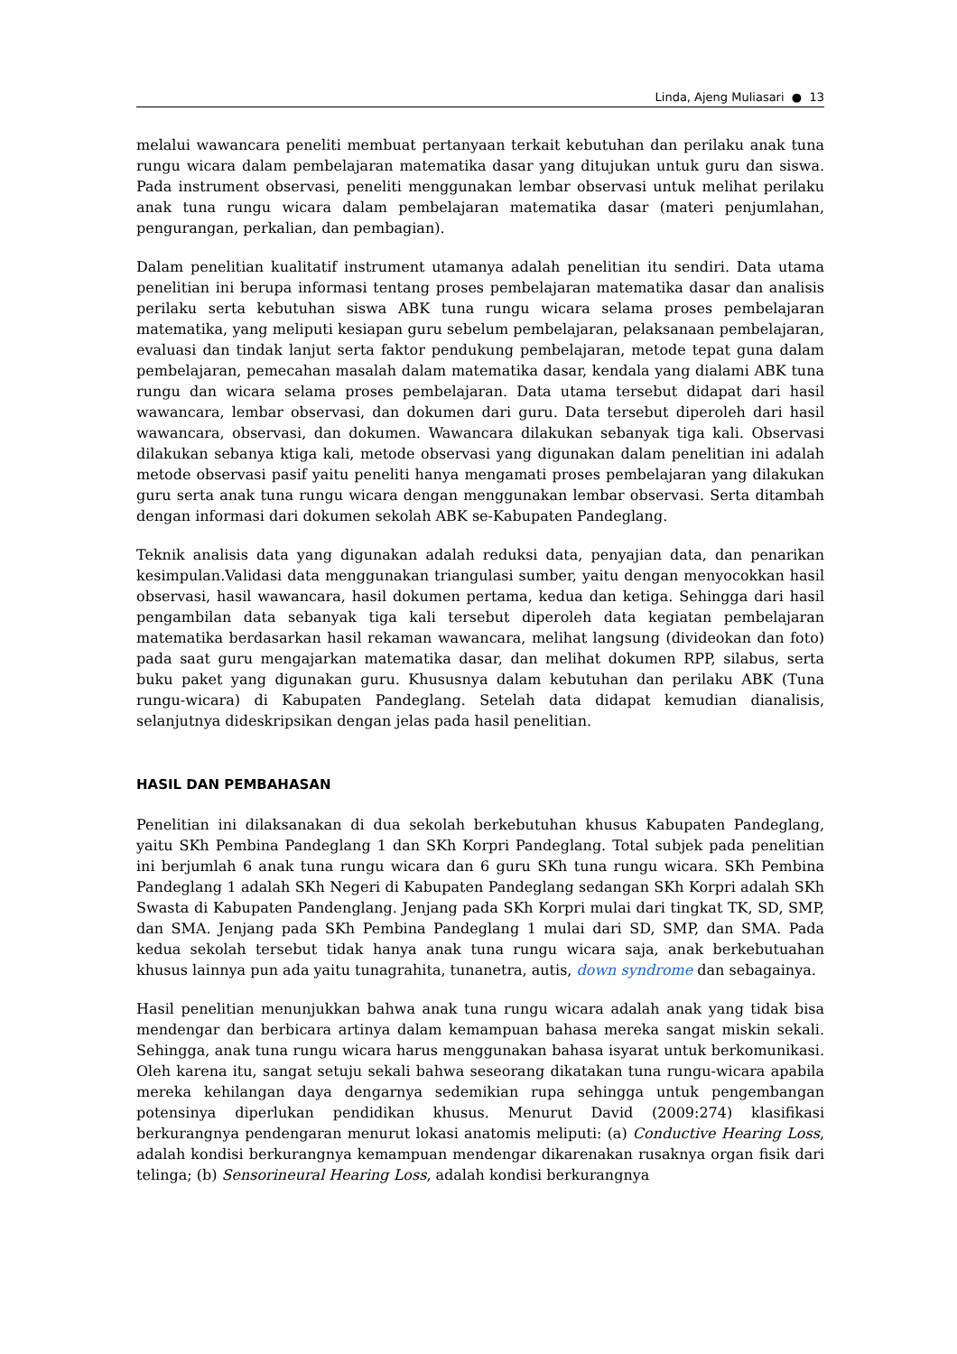Linda, Ajeng Muliasari ● 13
melalui wawancara peneliti membuat pertanyaan terkait kebutuhan dan perilaku anak tuna rungu wicara dalam pembelajaran matematika dasar yang ditujukan untuk guru dan siswa. Pada instrument observasi, peneliti menggunakan lembar observasi untuk melihat perilaku anak tuna rungu wicara dalam pembelajaran matematika dasar (materi penjumlahan, pengurangan, perkalian, dan pembagian).
Dalam penelitian kualitatif instrument utamanya adalah penelitian itu sendiri. Data utama penelitian ini berupa informasi tentang proses pembelajaran matematika dasar dan analisis perilaku serta kebutuhan siswa ABK tuna rungu wicara selama proses pembelajaran matematika, yang meliputi kesiapan guru sebelum pembelajaran, pelaksanaan pembelajaran, evaluasi dan tindak lanjut serta faktor pendukung pembelajaran, metode tepat guna dalam pembelajaran, pemecahan masalah dalam matematika dasar, kendala yang dialami ABK tuna rungu dan wicara selama proses pembelajaran. Data utama tersebut didapat dari hasil wawancara, lembar observasi, dan dokumen dari guru. Data tersebut diperoleh dari hasil wawancara, observasi, dan dokumen. Wawancara dilakukan sebanyak tiga kali. Observasi dilakukan sebanya ktiga kali, metode observasi yang digunakan dalam penelitian ini adalah metode observasi pasif yaitu peneliti hanya mengamati proses pembelajaran yang dilakukan guru serta anak tuna rungu wicara dengan menggunakan lembar observasi. Serta ditambah dengan informasi dari dokumen sekolah ABK se-Kabupaten Pandeglang.
Teknik analisis data yang digunakan adalah reduksi data, penyajian data, dan penarikan kesimpulan.Validasi data menggunakan triangulasi sumber, yaitu dengan menyocokkan hasil observasi, hasil wawancara, hasil dokumen pertama, kedua dan ketiga. Sehingga dari hasil pengambilan data sebanyak tiga kali tersebut diperoleh data kegiatan pembelajaran matematika berdasarkan hasil rekaman wawancara, melihat langsung (divideokan dan foto) pada saat guru mengajarkan matematika dasar, dan melihat dokumen RPP, silabus, serta buku paket yang digunakan guru. Khususnya dalam kebutuhan dan perilaku ABK (Tuna rungu-wicara) di Kabupaten Pandeglang. Setelah data didapat kemudian dianalisis, selanjutnya dideskripsikan dengan jelas pada hasil penelitian.
HASIL DAN PEMBAHASAN
Penelitian ini dilaksanakan di dua sekolah berkebutuhan khusus Kabupaten Pandeglang, yaitu SKh Pembina Pandeglang 1 dan SKh Korpri Pandeglang. Total subjek pada penelitian ini berjumlah 6 anak tuna rungu wicara dan 6 guru SKh tuna rungu wicara. SKh Pembina Pandeglang 1 adalah SKh Negeri di Kabupaten Pandeglang sedangan SKh Korpri adalah SKh Swasta di Kabupaten Pandenglang. Jenjang pada SKh Korpri mulai dari tingkat TK, SD, SMP, dan SMA. Jenjang pada SKh Pembina Pandeglang 1 mulai dari SD, SMP, dan SMA. Pada kedua sekolah tersebut tidak hanya anak tuna rungu wicara saja, anak berkebutuahan khusus lainnya pun ada yaitu tunagrahita, tunanetra, autis, down syndrome dan sebagainya.
Hasil penelitian menunjukkan bahwa anak tuna rungu wicara adalah anak yang tidak bisa mendengar dan berbicara artinya dalam kemampuan bahasa mereka sangat miskin sekali. Sehingga, anak tuna rungu wicara harus menggunakan bahasa isyarat untuk berkomunikasi. Oleh karena itu, sangat setuju sekali bahwa seseorang dikatakan tuna rungu-wicara apabila mereka kehilangan daya dengarnya sedemikian rupa sehingga untuk pengembangan potensinya diperlukan pendidikan khusus. Menurut David (2009:274) klasifikasi berkurangnya pendengaran menurut lokasi anatomis meliputi: (a) Conductive Hearing Loss, adalah kondisi berkurangnya kemampuan mendengar dikarenakan rusaknya organ fisik dari telinga; (b) Sensorineural Hearing Loss, adalah kondisi berkurangnya